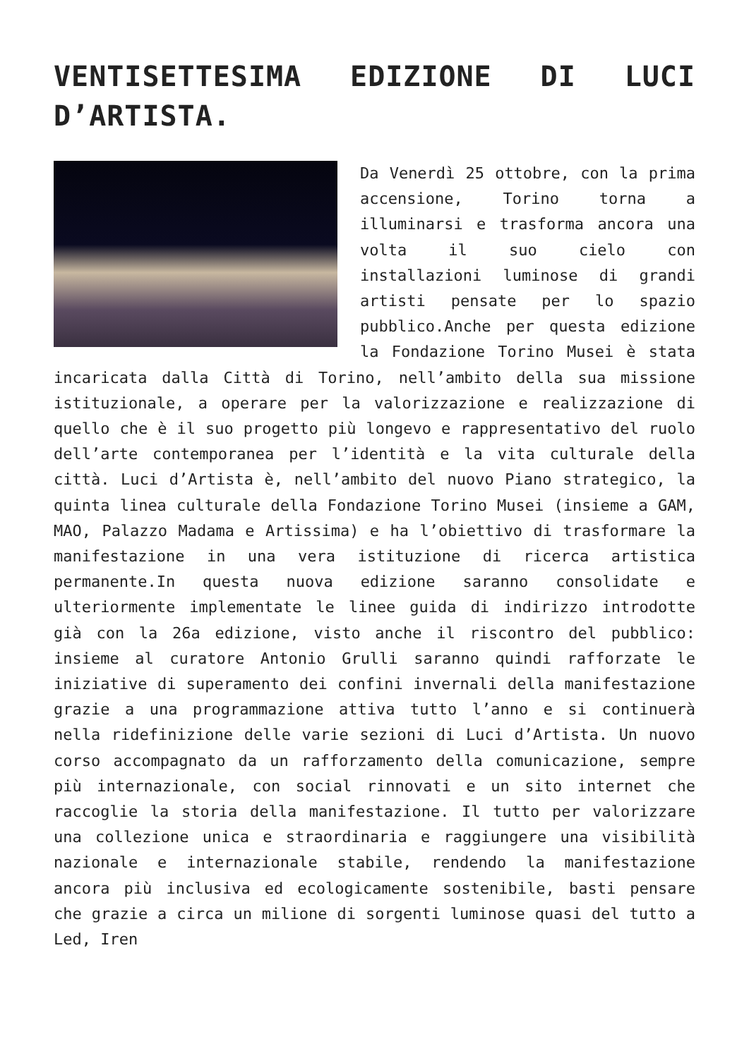VENTISETTESIMA EDIZIONE DI LUCI D’ARTISTA.
Da Venerdì 25 ottobre, con la prima accensione, Torino torna a illuminarsi e trasforma ancora una volta il suo cielo con installazioni luminose di grandi artisti pensate per lo spazio pubblico.Anche per questa edizione la Fondazione Torino Musei è stata incaricata dalla Città di Torino, nell’ambito della sua missione istituzionale, a operare per la valorizzazione e realizzazione di quello che è il suo progetto più longevo e rappresentativo del ruolo dell’arte contemporanea per l’identità e la vita culturale della città. Luci d’Artista è, nell’ambito del nuovo Piano strategico, la quinta linea culturale della Fondazione Torino Musei (insieme a GAM, MAO, Palazzo Madama e Artissima) e ha l’obiettivo di trasformare la manifestazione in una vera istituzione di ricerca artistica permanente.In questa nuova edizione saranno consolidate e ulteriormente implementate le linee guida di indirizzo introdotte già con la 26a edizione, visto anche il riscontro del pubblico: insieme al curatore Antonio Grulli saranno quindi rafforzate le iniziative di superamento dei confini invernali della manifestazione grazie a una programmazione attiva tutto l’anno e si continuerà nella ridefinizione delle varie sezioni di Luci d’Artista. Un nuovo corso accompagnato da un rafforzamento della comunicazione, sempre più internazionale, con social rinnovati e un sito internet che raccoglie la storia della manifestazione. Il tutto per valorizzare una collezione unica e straordinaria e raggiungere una visibilità nazionale e internazionale stabile, rendendo la manifestazione ancora più inclusiva ed ecologicamente sostenibile, basti pensare che grazie a circa un milione di sorgenti luminose quasi del tutto a Led, Iren